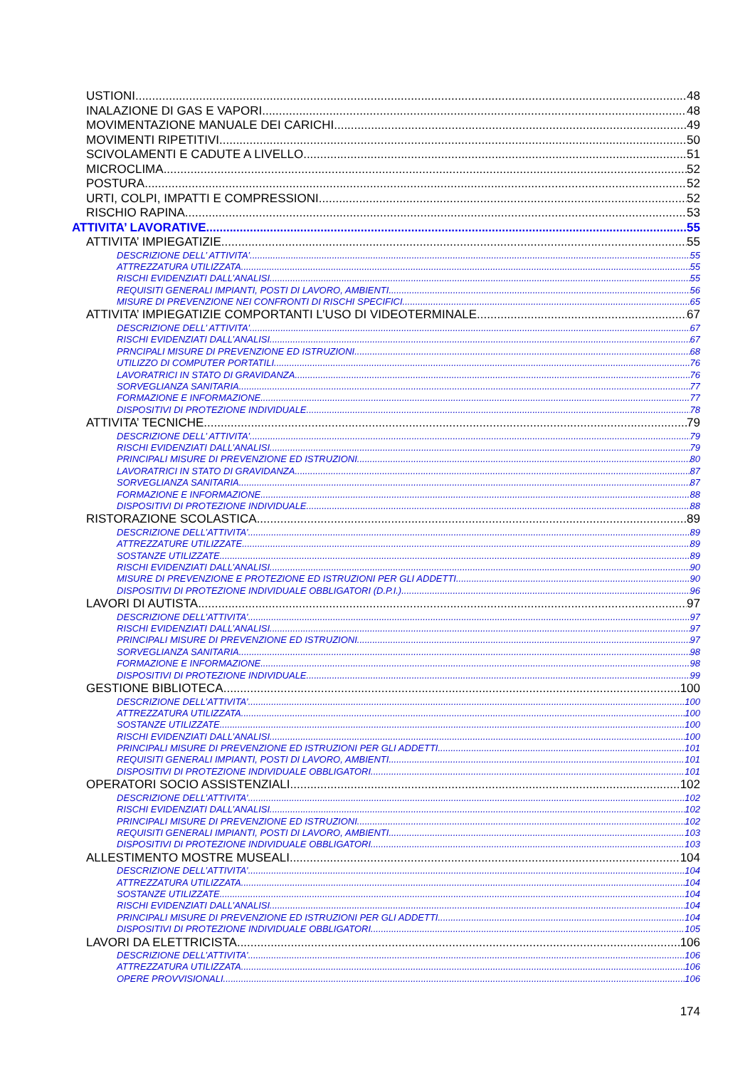USTIONI 48
INALAZIONE DI GAS E VAPORI 48
MOVIMENTAZIONE MANUALE DEI CARICHI 49
MOVIMENTI RIPETITIVI 50
SCIVOLAMENTI E CADUTE A LIVELLO 51
MICROCLIMA 52
POSTURA 52
URTI, COLPI, IMPATTI E COMPRESSIONI 52
RISCHIO RAPINA 53
ATTIVITA’ LAVORATIVE 55
ATTIVITA’ IMPIEGATIZIE 55
DESCRIZIONE DELL’ ATTIVITA’ 55
ATTREZZATURA UTILIZZATA 55
RISCHI EVIDENZIATI DALL’ANALISI 55
REQUISITI GENERALI IMPIANTI, POSTI DI LAVORO, AMBIENTI 56
MISURE DI PREVENZIONE NEI CONFRONTI DI RISCHI SPECIFICI 65
ATTIVITA’ IMPIEGATIZIE COMPORTANTI L’USO DI VIDEOTERMINALE 67
DESCRIZIONE DELL’ ATTIVITA’ 67
RISCHI EVIDENZIATI DALL’ANALISI 67
PRNCIPALI MISURE DI PREVENZIONE ED ISTRUZIONI 68
UTILIZZO DI COMPUTER PORTATILI 76
LAVORATRICI IN STATO DI GRAVIDANZA 76
SORVEGLIANZA SANITARIA 77
FORMAZIONE E INFORMAZIONE 77
DISPOSITIVI DI PROTEZIONE INDIVIDUALE 78
ATTIVITA’ TECNICHE 79
DESCRIZIONE DELL’ ATTIVITA’ 79
RISCHI EVIDENZIATI DALL’ANALISI 79
PRINCIPALI MISURE DI PREVENZIONE ED ISTRUZIONI 80
LAVORATRICI IN STATO DI GRAVIDANZA 87
SORVEGLIANZA SANITARIA 87
FORMAZIONE E INFORMAZIONE 88
DISPOSITIVI DI PROTEZIONE INDIVIDUALE 88
RISTORAZIONE SCOLASTICA 89
DESCRIZIONE DELL’ATTIVITA’ 89
ATTREZZATURE UTILIZZATE 89
SOSTANZE UTILIZZATE 89
RISCHI EVIDENZIATI DALL’ANALISI 90
MISURE DI PREVENZIONE E PROTEZIONE ED ISTRUZIONI PER GLI ADDETTI 90
DISPOSITIVI DI PROTEZIONE INDIVIDUALE OBBLIGATORI (D.P.I.) 96
LAVORI DI AUTISTA 97
DESCRIZIONE DELL’ATTIVITA’ 97
RISCHI EVIDENZIATI DALL’ANALISI 97
PRINCIPALI MISURE DI PREVENZIONE ED ISTRUZIONI 97
SORVEGLIANZA SANITARIA 98
FORMAZIONE E INFORMAZIONE 98
DISPOSITIVI DI PROTEZIONE INDIVIDUALE 99
GESTIONE BIBLIOTECA 100
DESCRIZIONE DELL’ATTIVITA’ 100
ATTREZZATURA UTILIZZATA 100
SOSTANZE UTILIZZATE 100
RISCHI EVIDENZIATI DALL’ANALISI 100
PRINCIPALI MISURE DI PREVENZIONE ED ISTRUZIONI PER GLI ADDETTI 101
REQUISITI GENERALI IMPIANTI, POSTI DI LAVORO, AMBIENTI 101
DISPOSITIVI DI PROTEZIONE INDIVIDUALE OBBLIGATORI 101
OPERATORI SOCIO ASSISTENZIALI 102
DESCRIZIONE DELL’ATTIVITA’ 102
RISCHI EVIDENZIATI DALL’ANALISI 102
PRINCIPALI MISURE DI PREVENZIONE ED ISTRUZIONI 102
REQUISITI GENERALI IMPIANTI, POSTI DI LAVORO, AMBIENTI 103
DISPOSITIVI DI PROTEZIONE INDIVIDUALE OBBLIGATORI 103
ALLESTIMENTO MOSTRE MUSEALI 104
DESCRIZIONE DELL’ATTIVITA’ 104
ATTREZZATURA UTILIZZATA 104
SOSTANZE UTILIZZATE 104
RISCHI EVIDENZIATI DALL’ANALISI 104
PRINCIPALI MISURE DI PREVENZIONE ED ISTRUZIONI PER GLI ADDETTI 104
DISPOSITIVI DI PROTEZIONE INDIVIDUALE OBBLIGATORI 105
LAVORI DA ELETTRICISTA 106
DESCRIZIONE DELL’ATTIVITA’ 106
ATTREZZATURA UTILIZZATA 106
OPERE PROVVISIONALI 106
174